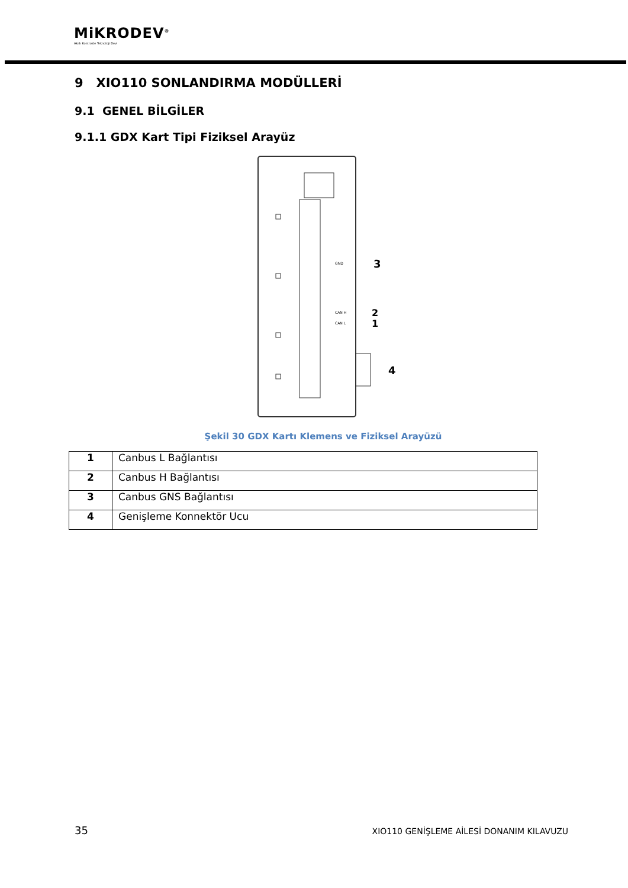MiKRODEV<sup>®</sup>
Akıllı Kontrolde Teknoloji Devi
9 XIO110 SONLANDIRMA MODÜLLERİ
9.1 GENEL BİLGİLER
9.1.1 GDX Kart Tipi Fiziksel Arayüz
GND
3
CAN H
2
CAN L
1
4
Şekil 30 GDX Kartı Klemens ve Fiziksel Arayüzü
| 1 | Canbus L Bağlantısı |
| 2 | Canbus H Bağlantısı |
| 3 | Canbus GNS Bağlantısı |
| 4 | Genişleme Konnektör Ucu |
35 XIO110 GENİŞLEME AİLESİ DONANIM KILAVUZU